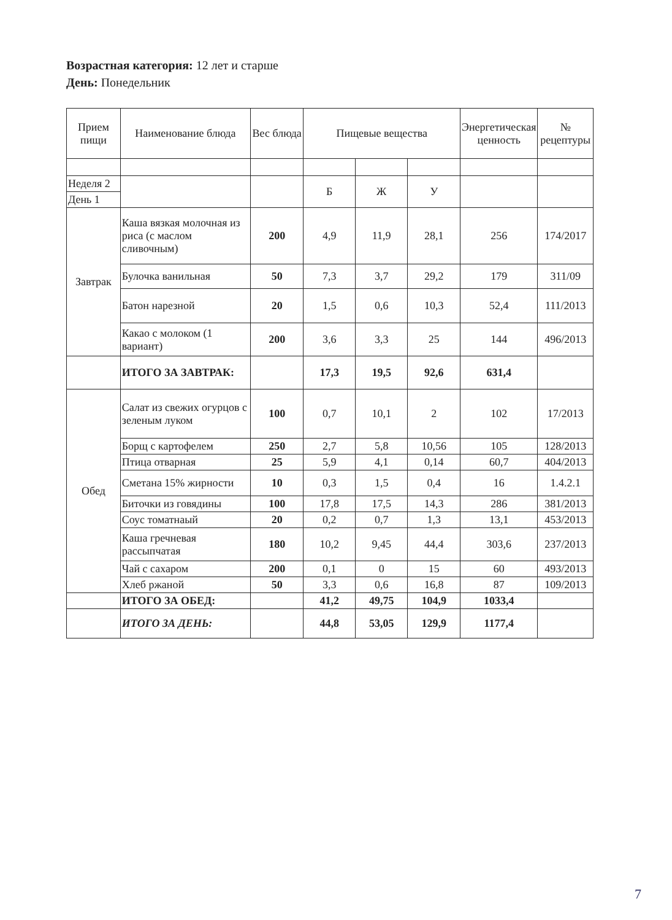Возрастная категория: 12 лет и старше
День: Понедельник
| Прием пищи | Наименование блюда | Вес блюда | Пищевые вещества | | | Энергетическая ценность | № рецептуры |
| --- | --- | --- | --- | --- | --- | --- | --- |
| Неделя 2 | | | Б | Ж | У | | |
| День 1 | | | | | | | |
| Завтрак | Каша вязкая молочная из риса (с маслом сливочным) | 200 | 4,9 | 11,9 | 28,1 | 256 | 174/2017 |
| | Булочка ванильная | 50 | 7,3 | 3,7 | 29,2 | 179 | 311/09 |
| | Батон нарезной | 20 | 1,5 | 0,6 | 10,3 | 52,4 | 111/2013 |
| | Какао с молоком (1 вариант) | 200 | 3,6 | 3,3 | 25 | 144 | 496/2013 |
| | ИТОГО ЗА ЗАВТРАК: | | 17,3 | 19,5 | 92,6 | 631,4 | |
| Обед | Салат из свежих огурцов с зеленым луком | 100 | 0,7 | 10,1 | 2 | 102 | 17/2013 |
| | Борщ с картофелем | 250 | 2,7 | 5,8 | 10,56 | 105 | 128/2013 |
| | Птица отварная | 25 | 5,9 | 4,1 | 0,14 | 60,7 | 404/2013 |
| | Сметана 15% жирности | 10 | 0,3 | 1,5 | 0,4 | 16 | 1.4.2.1 |
| | Биточки из говядины | 100 | 17,8 | 17,5 | 14,3 | 286 | 381/2013 |
| | Соус томатнаый | 20 | 0,2 | 0,7 | 1,3 | 13,1 | 453/2013 |
| | Каша гречневая рассыпчатая | 180 | 10,2 | 9,45 | 44,4 | 303,6 | 237/2013 |
| | Чай с сахаром | 200 | 0,1 | 0 | 15 | 60 | 493/2013 |
| | Хлеб ржаной | 50 | 3,3 | 0,6 | 16,8 | 87 | 109/2013 |
| | ИТОГО ЗА ОБЕД: | | 41,2 | 49,75 | 104,9 | 1033,4 | |
| | ИТОГО ЗА ДЕНЬ: | | 44,8 | 53,05 | 129,9 | 1177,4 | |
7